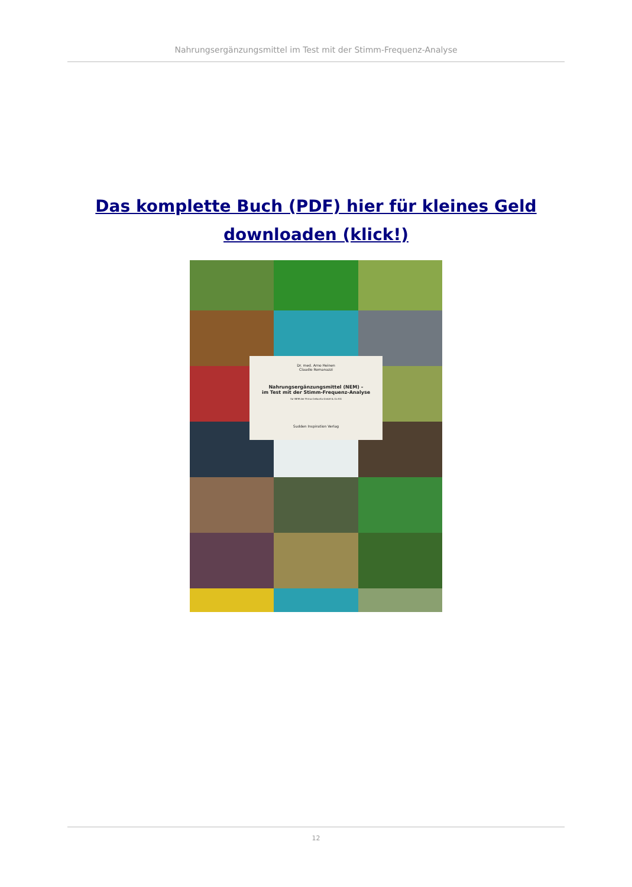Nahrungsergänzungsmittel im Test mit der Stimm-Frequenz-Analyse
Das komplette Buch (PDF) hier für kleines Geld downloaden (klick!)
Dr. med. Arno Heinen
Claudio Romanazzi
Nahrungsergänzungsmittel (NEM) –
im Test mit der Stimm-Frequenz-Analyse
für NEM der Firma Cellavita GmbH & Co KG
Sudden Inspiration Verlag
12